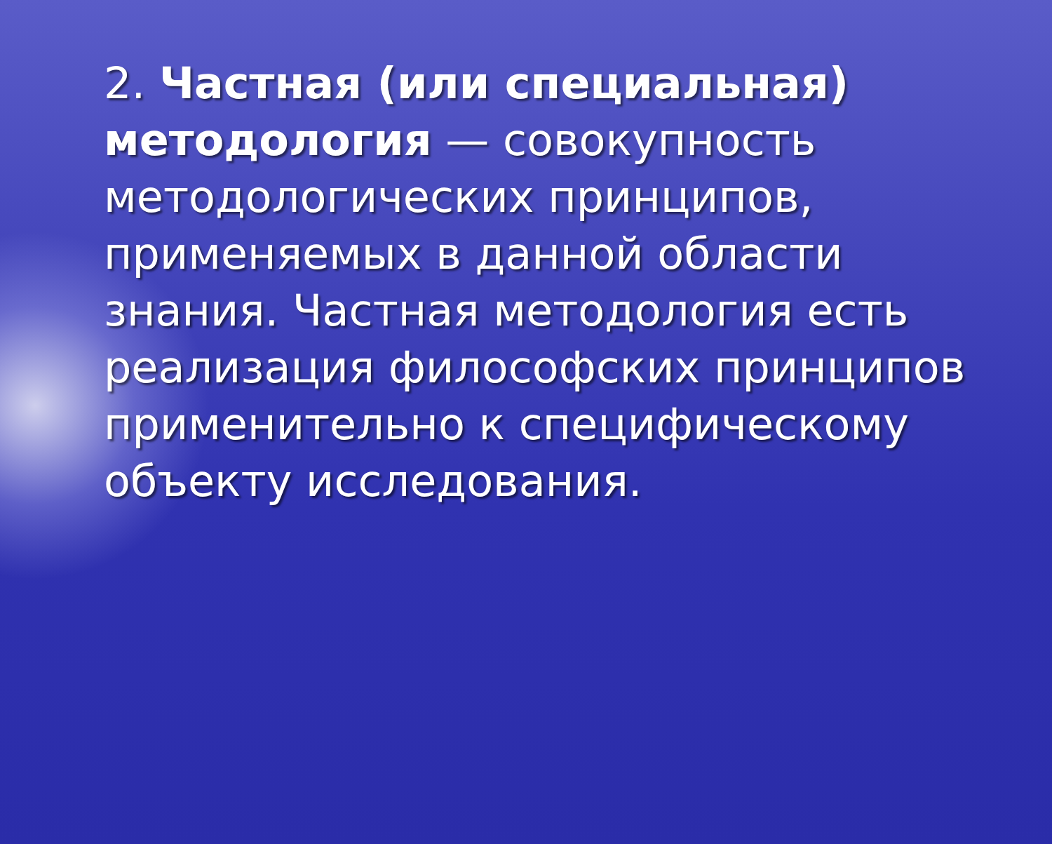2. Частная (или специальная) методология — совокупность методологических принципов, применяемых в данной области знания. Частная методология есть реализация философских принципов применительно к специфическому объекту исследования.